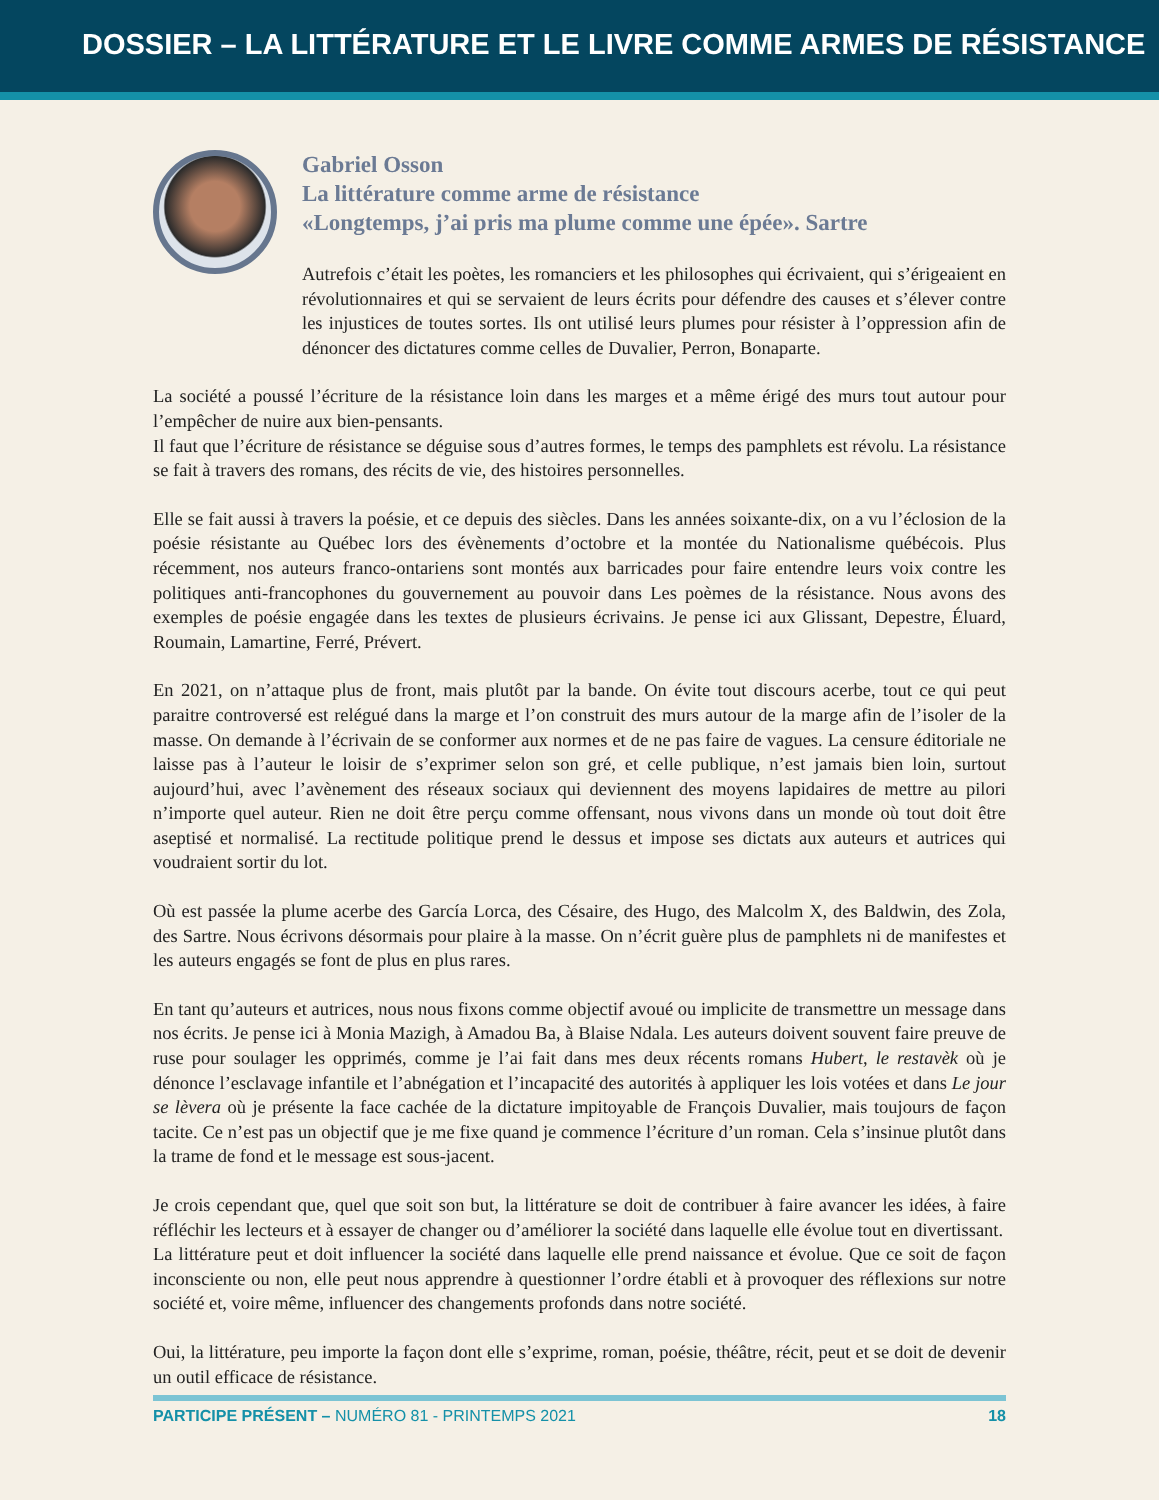DOSSIER – LA LITTÉRATURE ET LE LIVRE COMME ARMES DE RÉSISTANCE
Gabriel Osson
La littérature comme arme de résistance
«Longtemps, j’ai pris ma plume comme une épée». Sartre
Autrefois c’était les poètes, les romanciers et les philosophes qui écrivaient, qui s’érigeaient en révolutionnaires et qui se servaient de leurs écrits pour défendre des causes et s’élever contre les injustices de toutes sortes. Ils ont utilisé leurs plumes pour résister à l’oppression afin de dénoncer des dictatures comme celles de Duvalier, Perron, Bonaparte.
La société a poussé l’écriture de la résistance loin dans les marges et a même érigé des murs tout autour pour l’empêcher de nuire aux bien-pensants.
Il faut que l’écriture de résistance se déguise sous d’autres formes, le temps des pamphlets est révolu. La résistance se fait à travers des romans, des récits de vie, des histoires personnelles.
Elle se fait aussi à travers la poésie, et ce depuis des siècles. Dans les années soixante-dix, on a vu l’éclosion de la poésie résistante au Québec lors des évènements d’octobre et la montée du Nationalisme québécois. Plus récemment, nos auteurs franco-ontariens sont montés aux barricades pour faire entendre leurs voix contre les politiques anti-francophones du gouvernement au pouvoir dans Les poèmes de la résistance. Nous avons des exemples de poésie engagée dans les textes de plusieurs écrivains. Je pense ici aux Glissant, Depestre, Éluard, Roumain, Lamartine, Ferré, Prévert.
En 2021, on n’attaque plus de front, mais plutôt par la bande. On évite tout discours acerbe, tout ce qui peut paraitre controversé est relégué dans la marge et l’on construit des murs autour de la marge afin de l’isoler de la masse. On demande à l’écrivain de se conformer aux normes et de ne pas faire de vagues. La censure éditoriale ne laisse pas à l’auteur le loisir de s’exprimer selon son gré, et celle publique, n’est jamais bien loin, surtout aujourd’hui, avec l’avènement des réseaux sociaux qui deviennent des moyens lapidaires de mettre au pilori n’importe quel auteur. Rien ne doit être perçu comme offensant, nous vivons dans un monde où tout doit être aseptisé et normalisé. La rectitude politique prend le dessus et impose ses dictats aux auteurs et autrices qui voudraient sortir du lot.
Où est passée la plume acerbe des García Lorca, des Césaire, des Hugo, des Malcolm X, des Baldwin, des Zola, des Sartre. Nous écrivons désormais pour plaire à la masse. On n’écrit guère plus de pamphlets ni de manifestes et les auteurs engagés se font de plus en plus rares.
En tant qu’auteurs et autrices, nous nous fixons comme objectif avoué ou implicite de transmettre un message dans nos écrits. Je pense ici à Monia Mazigh, à Amadou Ba, à Blaise Ndala. Les auteurs doivent souvent faire preuve de ruse pour soulager les opprimés, comme je l’ai fait dans mes deux récents romans Hubert, le restavèk où je dénonce l’esclavage infantile et l’abnégation et l’incapacité des autorités à appliquer les lois votées et dans Le jour se lèvera où je présente la face cachée de la dictature impitoyable de François Duvalier, mais toujours de façon tacite. Ce n’est pas un objectif que je me fixe quand je commence l’écriture d’un roman. Cela s’insinue plutôt dans la trame de fond et le message est sous-jacent.
Je crois cependant que, quel que soit son but, la littérature se doit de contribuer à faire avancer les idées, à faire réfléchir les lecteurs et à essayer de changer ou d’améliorer la société dans laquelle elle évolue tout en divertissant.
La littérature peut et doit influencer la société dans laquelle elle prend naissance et évolue. Que ce soit de façon inconsciente ou non, elle peut nous apprendre à questionner l’ordre établi et à provoquer des réflexions sur notre société et, voire même, influencer des changements profonds dans notre société.
Oui, la littérature, peu importe la façon dont elle s’exprime, roman, poésie, théâtre, récit, peut et se doit de devenir un outil efficace de résistance.
PARTICIPE PRÉSENT – NUMÉRO 81 - PRINTEMPS 2021 18